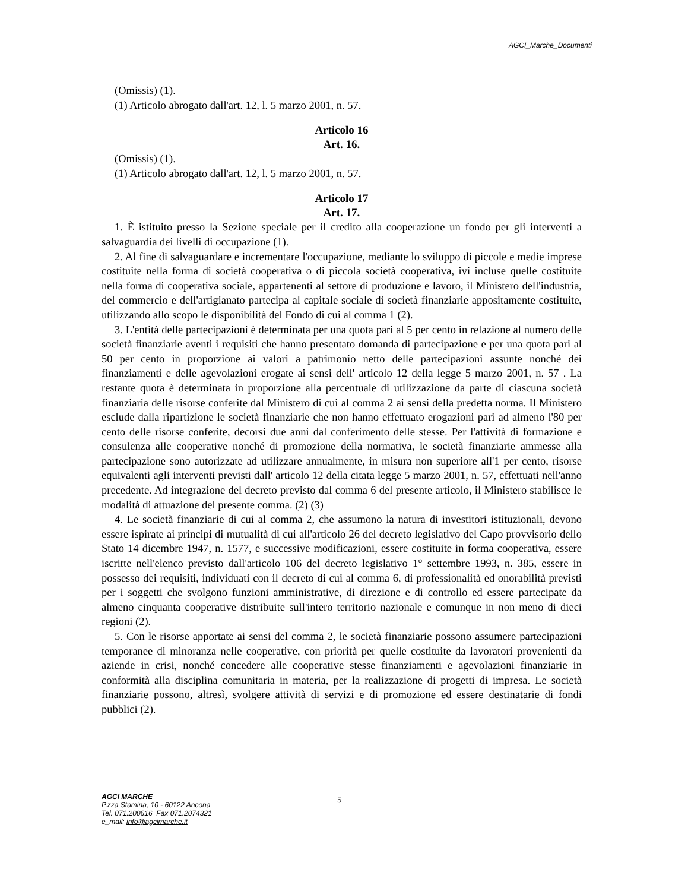AGCI_Marche_Documenti
(Omissis) (1).
(1) Articolo abrogato dall'art. 12, l. 5 marzo 2001, n. 57.
Articolo 16
Art. 16.
(Omissis) (1).
(1) Articolo abrogato dall'art. 12, l. 5 marzo 2001, n. 57.
Articolo 17
Art. 17.
1. È istituito presso la Sezione speciale per il credito alla cooperazione un fondo per gli interventi a salvaguardia dei livelli di occupazione (1).
2. Al fine di salvaguardare e incrementare l'occupazione, mediante lo sviluppo di piccole e medie imprese costituite nella forma di società cooperativa o di piccola società cooperativa, ivi incluse quelle costituite nella forma di cooperativa sociale, appartenenti al settore di produzione e lavoro, il Ministero dell'industria, del commercio e dell'artigianato partecipa al capitale sociale di società finanziarie appositamente costituite, utilizzando allo scopo le disponibilità del Fondo di cui al comma 1 (2).
3. L'entità delle partecipazioni è determinata per una quota pari al 5 per cento in relazione al numero delle società finanziarie aventi i requisiti che hanno presentato domanda di partecipazione e per una quota pari al 50 per cento in proporzione ai valori a patrimonio netto delle partecipazioni assunte nonché dei finanziamenti e delle agevolazioni erogate ai sensi dell' articolo 12 della legge 5 marzo 2001, n. 57 . La restante quota è determinata in proporzione alla percentuale di utilizzazione da parte di ciascuna società finanziaria delle risorse conferite dal Ministero di cui al comma 2 ai sensi della predetta norma. Il Ministero esclude dalla ripartizione le società finanziarie che non hanno effettuato erogazioni pari ad almeno l'80 per cento delle risorse conferite, decorsi due anni dal conferimento delle stesse. Per l'attività di formazione e consulenza alle cooperative nonché di promozione della normativa, le società finanziarie ammesse alla partecipazione sono autorizzate ad utilizzare annualmente, in misura non superiore all'1 per cento, risorse equivalenti agli interventi previsti dall' articolo 12 della citata legge 5 marzo 2001, n. 57, effettuati nell'anno precedente. Ad integrazione del decreto previsto dal comma 6 del presente articolo, il Ministero stabilisce le modalità di attuazione del presente comma. (2) (3)
4. Le società finanziarie di cui al comma 2, che assumono la natura di investitori istituzionali, devono essere ispirate ai principi di mutualità di cui all'articolo 26 del decreto legislativo del Capo provvisorio dello Stato 14 dicembre 1947, n. 1577, e successive modificazioni, essere costituite in forma cooperativa, essere iscritte nell'elenco previsto dall'articolo 106 del decreto legislativo 1° settembre 1993, n. 385, essere in possesso dei requisiti, individuati con il decreto di cui al comma 6, di professionalità ed onorabilità previsti per i soggetti che svolgono funzioni amministrative, di direzione e di controllo ed essere partecipate da almeno cinquanta cooperative distribuite sull'intero territorio nazionale e comunque in non meno di dieci regioni (2).
5. Con le risorse apportate ai sensi del comma 2, le società finanziarie possono assumere partecipazioni temporanee di minoranza nelle cooperative, con priorità per quelle costituite da lavoratori provenienti da aziende in crisi, nonché concedere alle cooperative stesse finanziamenti e agevolazioni finanziarie in conformità alla disciplina comunitaria in materia, per la realizzazione di progetti di impresa. Le società finanziarie possono, altresì, svolgere attività di servizi e di promozione ed essere destinatarie di fondi pubblici (2).
AGCI MARCHE
P.zza Stamina, 10 - 60122 Ancona
Tel. 071.200616 Fax 071.2074321
e_mail: info@agcimarche.it
5